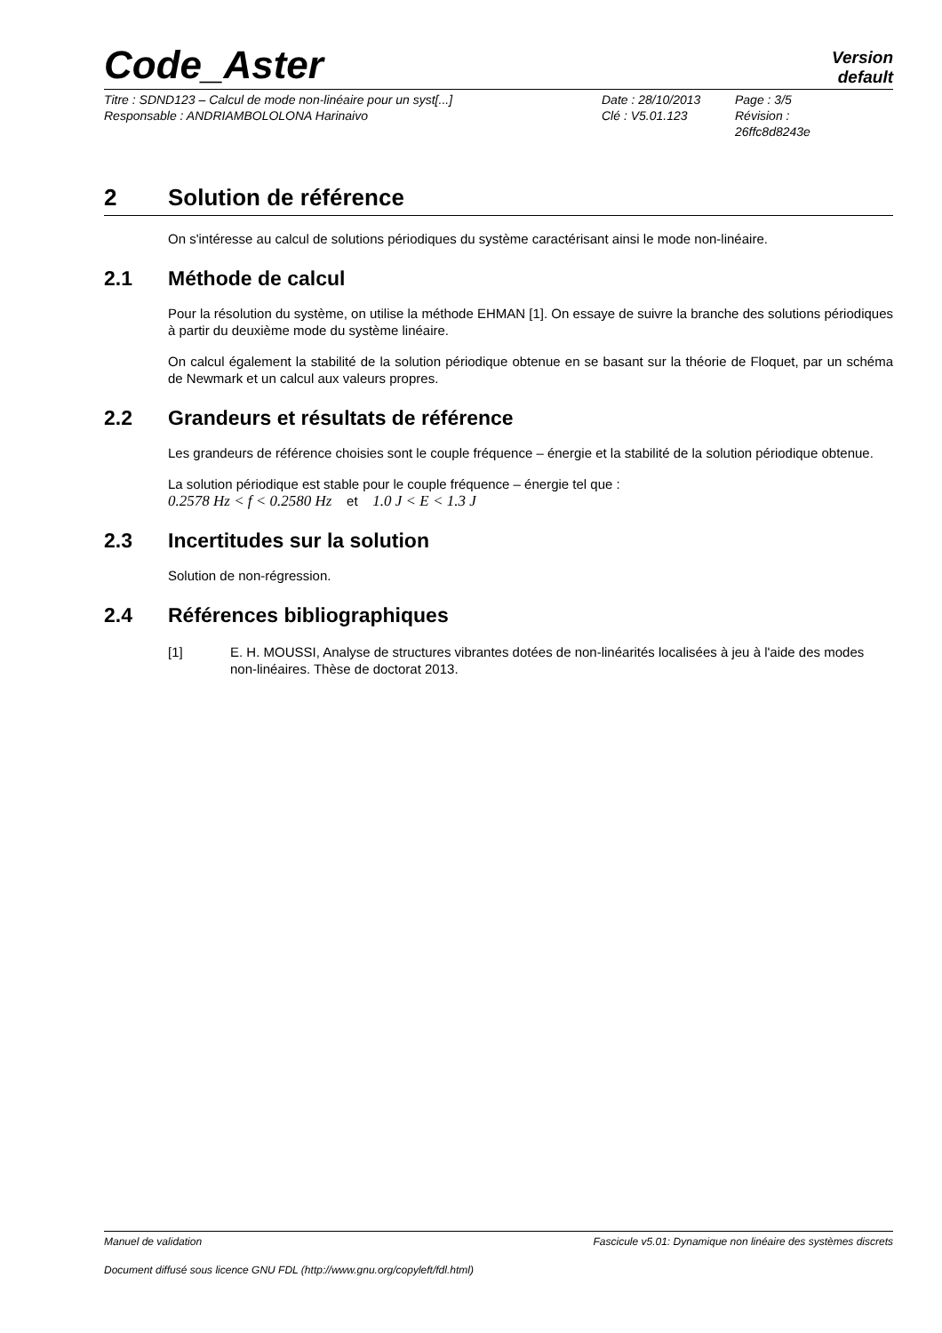Code_Aster
Version
default
Titre : SDND123 – Calcul de mode non-linéaire pour un syst[...]
Responsable : ANDRIAMBOLOLONA Harinaivo
Date : 28/10/2013
Clé : V5.01.123
Page : 3/5
Révision :
26ffc8d8243e
2 Solution de référence
On s'intéresse au calcul de solutions périodiques du système caractérisant ainsi le mode non-linéaire.
2.1 Méthode de calcul
Pour la résolution du système, on utilise la méthode EHMAN [1]. On essaye de suivre la branche des solutions périodiques à partir du deuxième mode du système linéaire.
On calcul également la stabilité de la solution périodique obtenue en se basant sur la théorie de Floquet, par un schéma de Newmark et un calcul aux valeurs propres.
2.2 Grandeurs et résultats de référence
Les grandeurs de référence choisies sont le couple fréquence – énergie et la stabilité de la solution périodique obtenue.
La solution périodique est stable pour le couple fréquence – énergie tel que :
0.2578 Hz < f < 0.2580 Hz et 1.0 J < E < 1.3 J
2.3 Incertitudes sur la solution
Solution de non-régression.
2.4 Références bibliographiques
[1] E. H. MOUSSI, Analyse de structures vibrantes dotées de non-linéarités localisées à jeu à l'aide des modes non-linéaires. Thèse de doctorat 2013.
Manuel de validation Fascicule v5.01: Dynamique non linéaire des systèmes discrets
Document diffusé sous licence GNU FDL (http://www.gnu.org/copyleft/fdl.html)